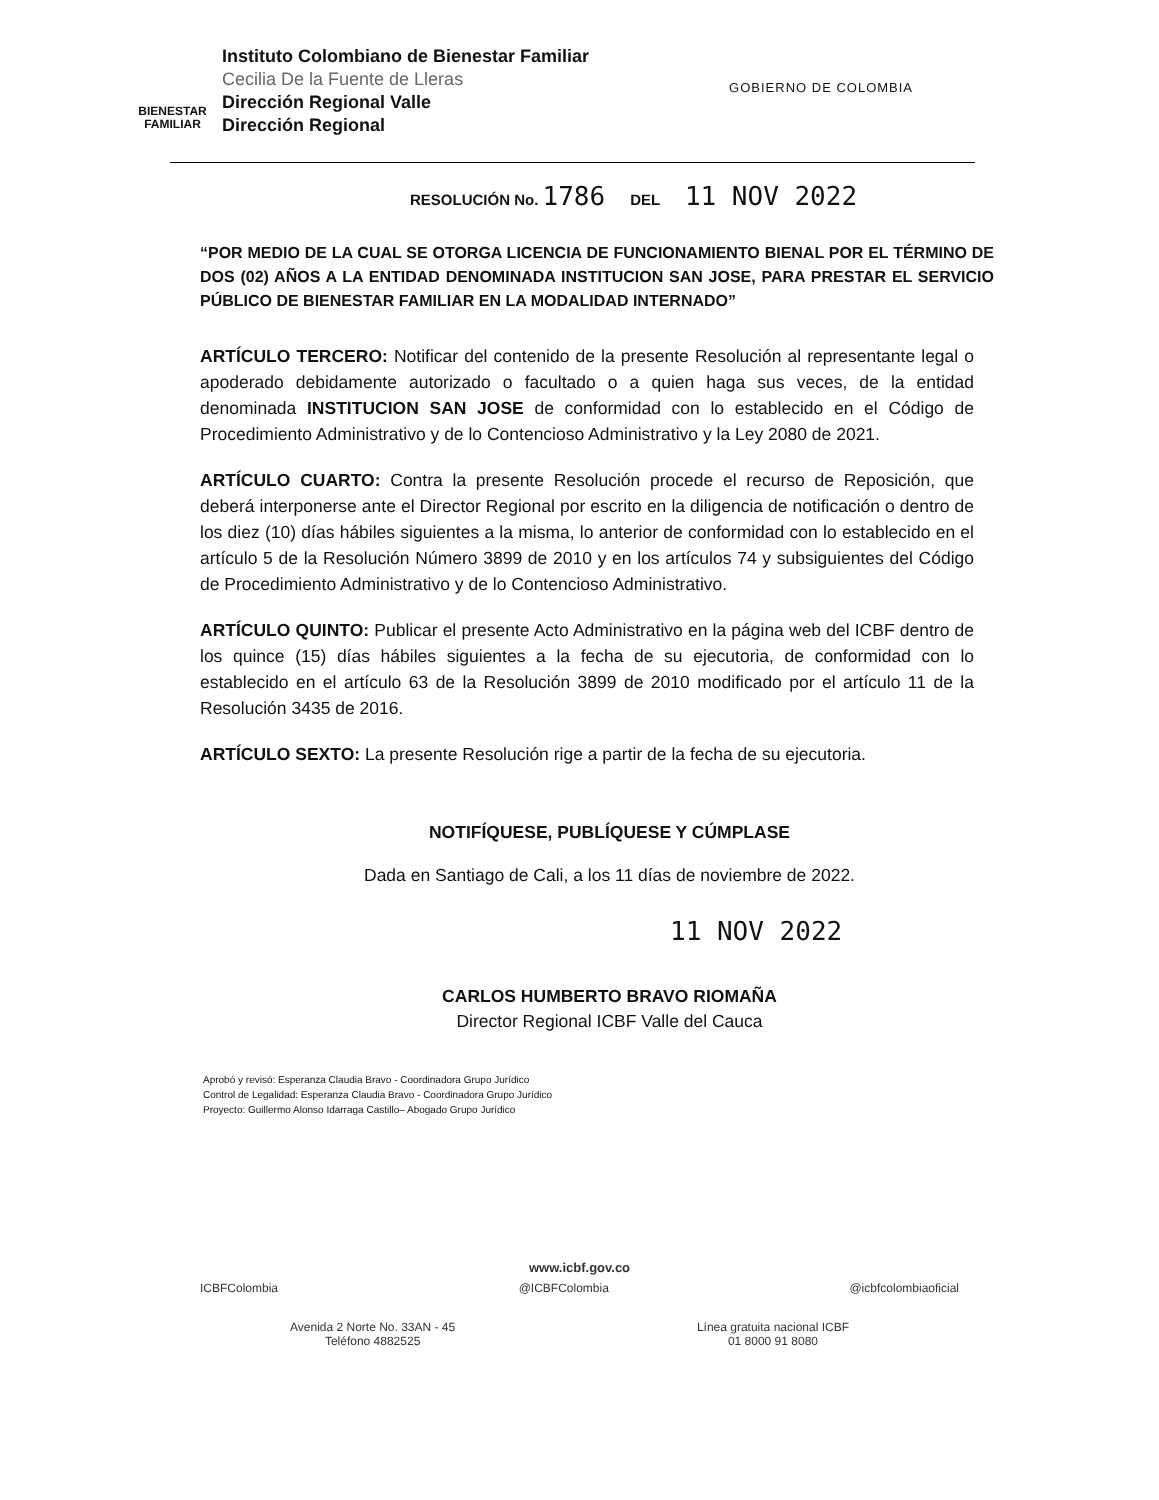BIENESTAR FAMILIAR
Instituto Colombiano de Bienestar Familiar
Cecilia De la Fuente de Lleras
Dirección Regional Valle
Dirección Regional
GOBIERNO DE COLOMBIA
RESOLUCIÓN No. 1786 DEL 11 NOV 2022
“POR MEDIO DE LA CUAL SE OTORGA LICENCIA DE FUNCIONAMIENTO BIENAL POR EL TÉRMINO DE DOS (02) AÑOS A LA ENTIDAD DENOMINADA INSTITUCION SAN JOSE, PARA PRESTAR EL SERVICIO PÚBLICO DE BIENESTAR FAMILIAR EN LA MODALIDAD INTERNADO”
ARTÍCULO TERCERO: Notificar del contenido de la presente Resolución al representante legal o apoderado debidamente autorizado o facultado o a quien haga sus veces, de la entidad denominada INSTITUCION SAN JOSE de conformidad con lo establecido en el Código de Procedimiento Administrativo y de lo Contencioso Administrativo y la Ley 2080 de 2021.
ARTÍCULO CUARTO: Contra la presente Resolución procede el recurso de Reposición, que deberá interponerse ante el Director Regional por escrito en la diligencia de notificación o dentro de los diez (10) días hábiles siguientes a la misma, lo anterior de conformidad con lo establecido en el artículo 5 de la Resolución Número 3899 de 2010 y en los artículos 74 y subsiguientes del Código de Procedimiento Administrativo y de lo Contencioso Administrativo.
ARTÍCULO QUINTO: Publicar el presente Acto Administrativo en la página web del ICBF dentro de los quince (15) días hábiles siguientes a la fecha de su ejecutoria, de conformidad con lo establecido en el artículo 63 de la Resolución 3899 de 2010 modificado por el artículo 11 de la Resolución 3435 de 2016.
ARTÍCULO SEXTO: La presente Resolución rige a partir de la fecha de su ejecutoria.
NOTIFÍQUESE, PUBLÍQUESE Y CÚMPLASE
Dada en Santiago de Cali, a los 11 días de noviembre de 2022.
11 NOV 2022
CARLOS HUMBERTO BRAVO RIOMAÑA
Director Regional ICBF Valle del Cauca
Aprobó y revisó: Esperanza Claudia Bravo - Coordinadora Grupo Jurídico
Control de Legalidad: Esperanza Claudia Bravo - Coordinadora Grupo Jurídico
Proyecto: Guillermo Alonso Idarraga Castillo– Abogado Grupo Jurídico
www.icbf.gov.co
ICBFColombia @ICBFColombia @icbfcolombiaoficial
Avenida 2 Norte No. 33AN - 45
Teléfono 4882525 Línea gratuita nacional ICBF
01 8000 91 8080